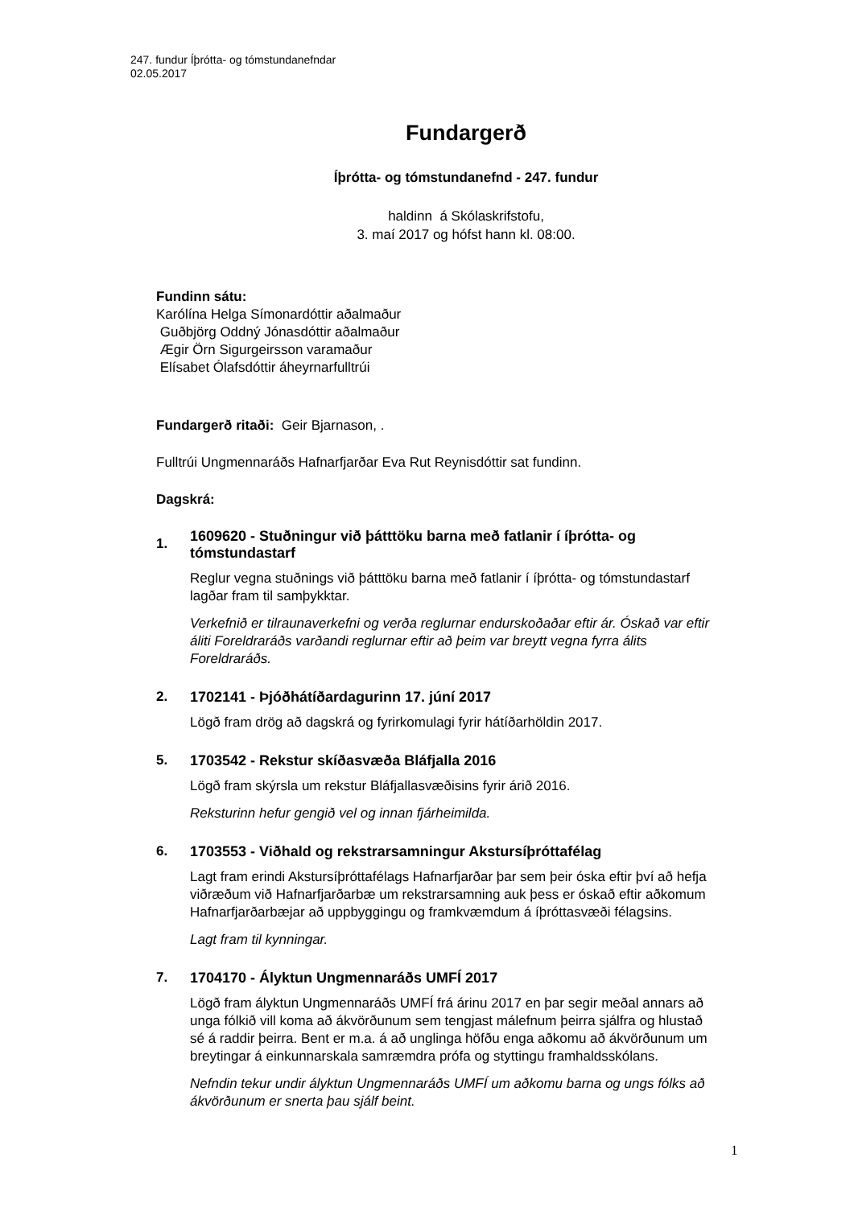247. fundur Íþrótta- og tómstundanefndar
02.05.2017
Fundargerð
Íþrótta- og tómstundanefnd - 247. fundur
haldinn á Skólaskrifstofu,
3. maí 2017 og hófst hann kl. 08:00.
Fundinn sátu:
Karólína Helga Símonardóttir aðalmaður
Guðbjörg Oddný Jónasdóttir aðalmaður
Ægir Örn Sigurgeirsson varamaður
Elísabet Ólafsdóttir áheyrnarfulltrúi
Fundargerð ritaði: Geir Bjarnason, .
Fulltrúi Ungmennaráðs Hafnarfjarðar Eva Rut Reynisdóttir sat fundinn.
Dagskrá:
1.
1609620 - Stuðningur við þátttöku barna með fatlanir í íþrótta- og tómstundastarf
Reglur vegna stuðnings við þátttöku barna með fatlanir í íþrótta- og tómstundastarf lagðar fram til samþykktar.
Verkefnið er tilraunaverkefni og verða reglurnar endurskoðaðar eftir ár. Óskað var eftir áliti Foreldraráðs varðandi reglurnar eftir að þeim var breytt vegna fyrra álits Foreldraráðs.
2.
1702141 - Þjóðhátíðardagurinn 17. júní 2017
Lögð fram drög að dagskrá og fyrirkomulagi fyrir hátíðarhöldin 2017.
5.
1703542 - Rekstur skíðasvæða Bláfjalla 2016
Lögð fram skýrsla um rekstur Bláfjallasvæðisins fyrir árið 2016.
Reksturinn hefur gengið vel og innan fjárheimilda.
6.
1703553 - Viðhald og rekstrarsamningur Akstursíþróttafélag
Lagt fram erindi Akstursíþróttafélags Hafnarfjarðar þar sem þeir óska eftir því að hefja viðræðum við Hafnarfjarðarbæ um rekstrarsamning auk þess er óskað eftir aðkomum Hafnarfjarðarbæjar að uppbyggingu og framkvæmdum á íþróttasvæði félagsins.
Lagt fram til kynningar.
7.
1704170 - Ályktun Ungmennaráðs UMFÍ 2017
Lögð fram ályktun Ungmennaráðs UMFÍ frá árinu 2017 en þar segir meðal annars að unga fólkið vill koma að ákvörðunum sem tengjast málefnum þeirra sjálfra og hlustað sé á raddir þeirra. Bent er m.a. á að unglinga höfðu enga aðkomu að ákvörðunum um breytingar á einkunnarskala samræmdra prófa og styttingu framhaldsskólans.
Nefndin tekur undir ályktun Ungmennaráðs UMFÍ um aðkomu barna og ungs fólks að ákvörðunum er snerta þau sjálf beint.
1